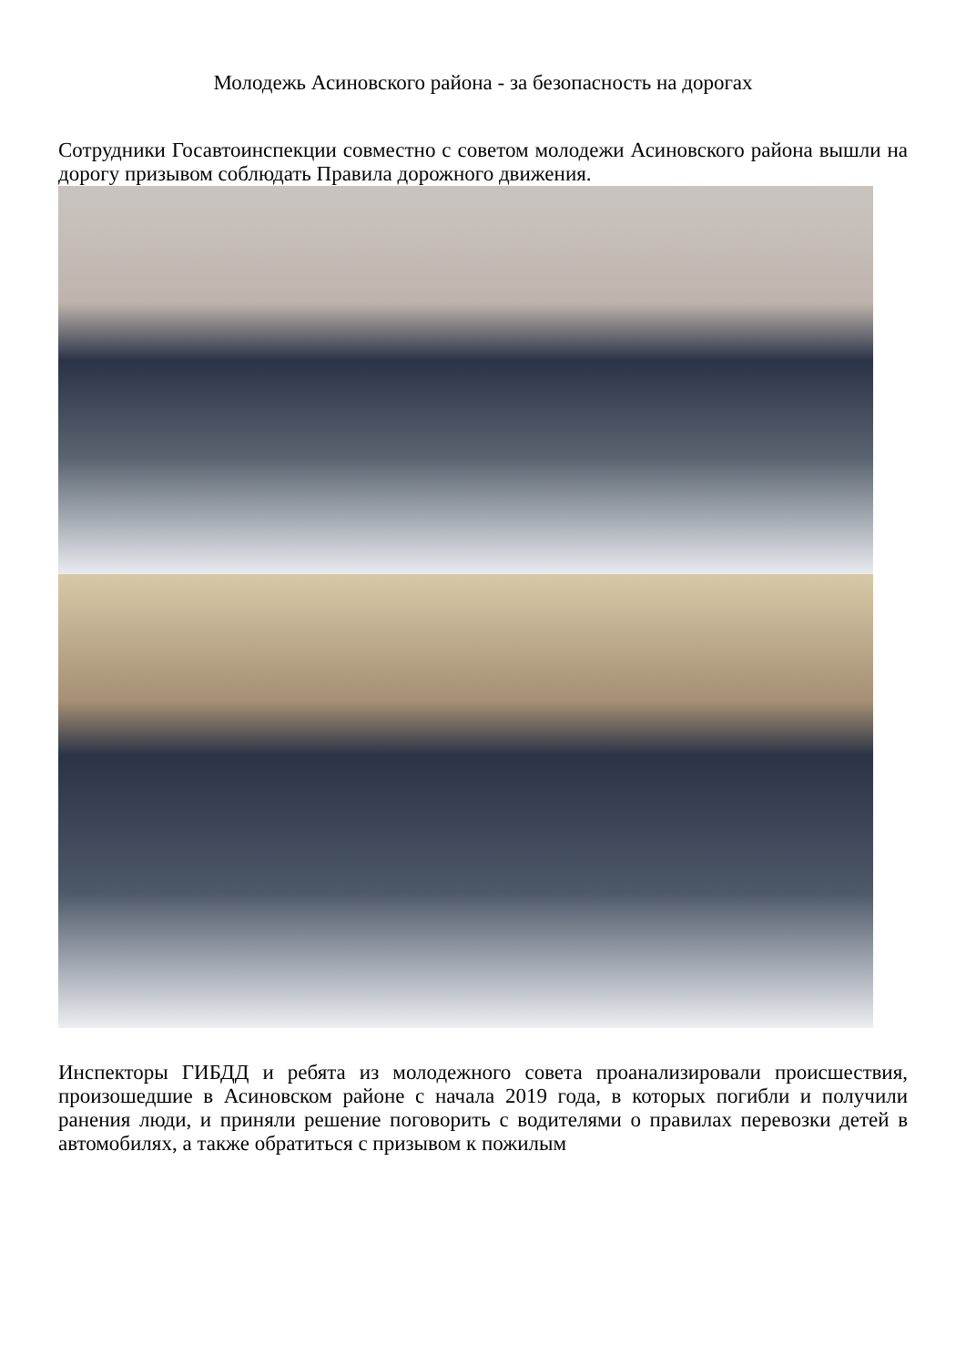Молодежь Асиновского района - за безопасность на дорогах
Сотрудники Госавтоинспекции совместно с советом молодежи Асиновского района вышли на дорогу призывом соблюдать Правила дорожного движения.
Инспекторы ГИБДД и ребята из молодежного совета проанализировали происшествия, произошедшие в Асиновском районе с начала 2019 года, в которых погибли и получили ранения люди, и приняли решение поговорить с водителями о правилах перевозки детей в автомобилях, а также обратиться с призывом к пожилым